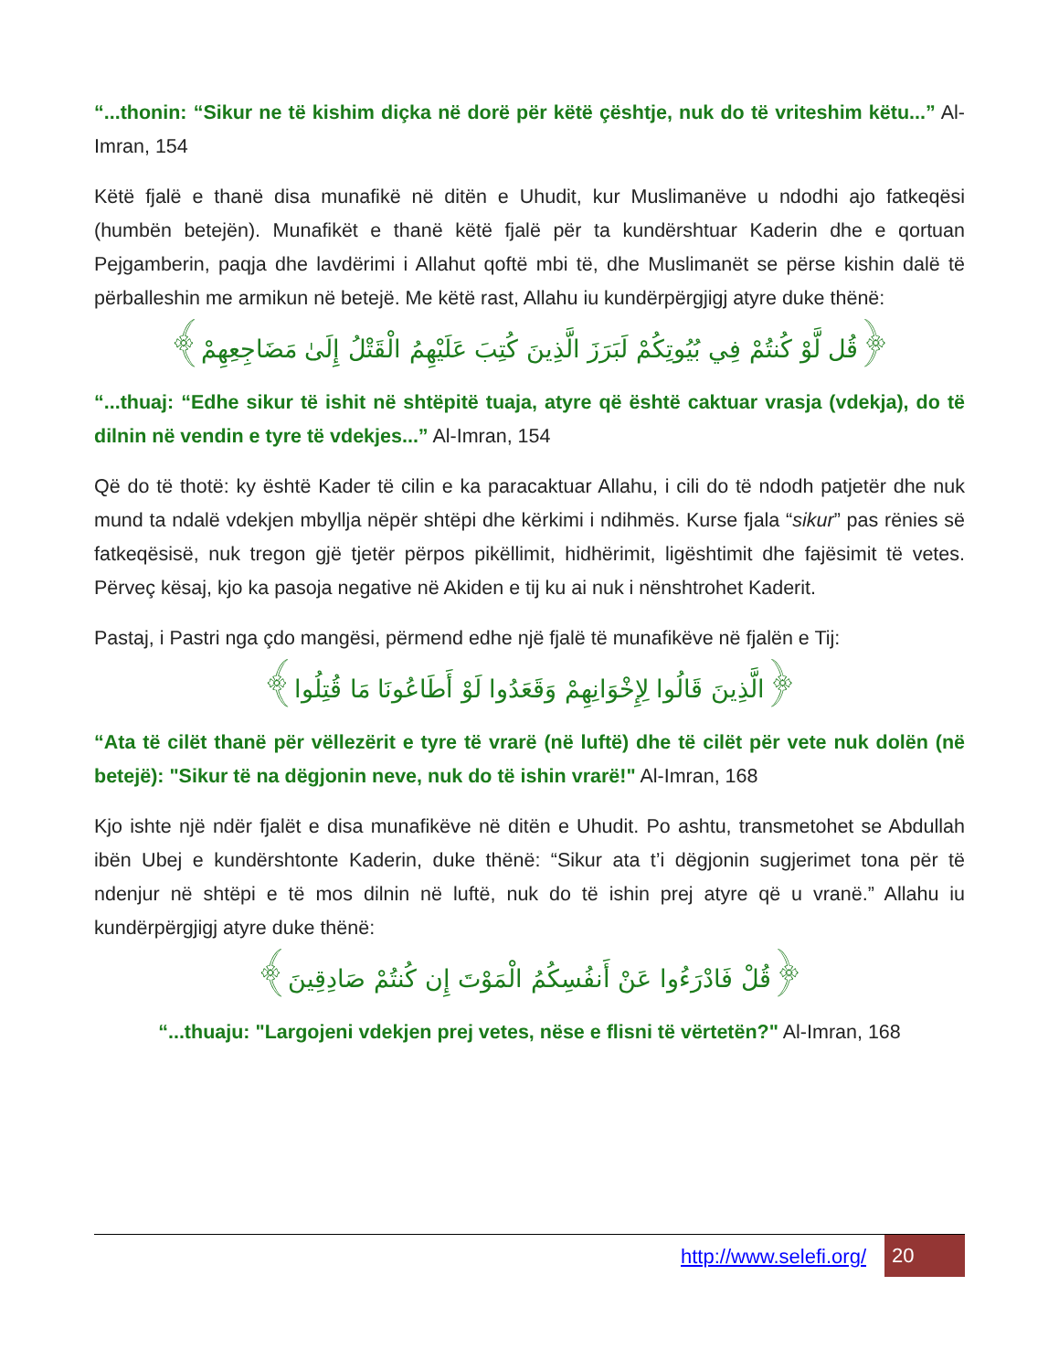“...thonin: “Sikur ne të kishim diçka në dorë për këtë çështje, nuk do të vriteshim këtu...” Al-Imran, 154
Këtë fjalë e thanë disa munafikë në ditën e Uhudit, kur Muslimanëve u ndodhi ajo fatkeqësi (humbën betejën). Munafikët e thanë këtë fjalë për ta kundërshtuar Kaderin dhe e qortuan Pejgamberin, paqja dhe lavdërimi i Allahut qoftë mbi të, dhe Muslimanët se përse kishin dalë të përballeshin me armikun në betejë. Me këtë rast, Allahu iu kundërpërgjigj atyre duke thënë:
﴿قُل لَّوْ كُنتُمْ فِي بُيُوتِكُمْ لَبَرَزَ الَّذِينَ كُتِبَ عَلَيْهِمُ الْقَتْلُ إِلَىٰ مَضَاجِعِهِمْ﴾
“...thuaj: “Edhe sikur të ishit në shtëpitë tuaja, atyre që është caktuar vrasja (vdekja), do të dilnin në vendin e tyre të vdekjes...” Al-Imran, 154
Që do të thotë: ky është Kader të cilin e ka paracaktuar Allahu, i cili do të ndodh patjetër dhe nuk mund ta ndalë vdekjen mbyllja nëpër shtëpi dhe kërkimi i ndihmës. Kurse fjala “sikur” pas rënies së fatkeqësisë, nuk tregon gjë tjetër përpos pikëllimit, hidhërimit, ligështimit dhe fajësimit të vetes. Përveç kësaj, kjo ka pasoja negative në Akiden e tij ku ai nuk i nënshtrohet Kaderit.
Pastaj, i Pastri nga çdo mangësi, përmend edhe një fjalë të munafikëve në fjalën e Tij:
﴿الَّذِينَ قَالُوا لِإِخْوَانِهِمْ وَقَعَدُوا لَوْ أَطَاعُونَا مَا قُتِلُوا﴾
“Ata të cilët thanë për vëllezërit e tyre të vrarë (në luftë) dhe të cilët për vete nuk dolën (në betejë): "Sikur të na dëgjonin neve, nuk do të ishin vrarë!" Al-Imran, 168
Kjo ishte një ndër fjalët e disa munafikëve në ditën e Uhudit. Po ashtu, transmetohet se Abdullah ibën Ubej e kundërshtonte Kaderin, duke thënë: “Sikur ata t’i dëgjonin sugjerimet tona për të ndenjur në shtëpi e të mos dilnin në luftë, nuk do të ishin prej atyre që u vranë.” Allahu iu kundërpërgjigj atyre duke thënë:
﴿قُلْ فَادْرَءُوا عَنْ أَنفُسِكُمُ الْمَوْتَ إِن كُنتُمْ صَادِقِينَ﴾
“...thuaju: "Largojeni vdekjen prej vetes, nëse e flisni të vërtetën?" Al-Imran, 168
http://www.selefi.org/
20